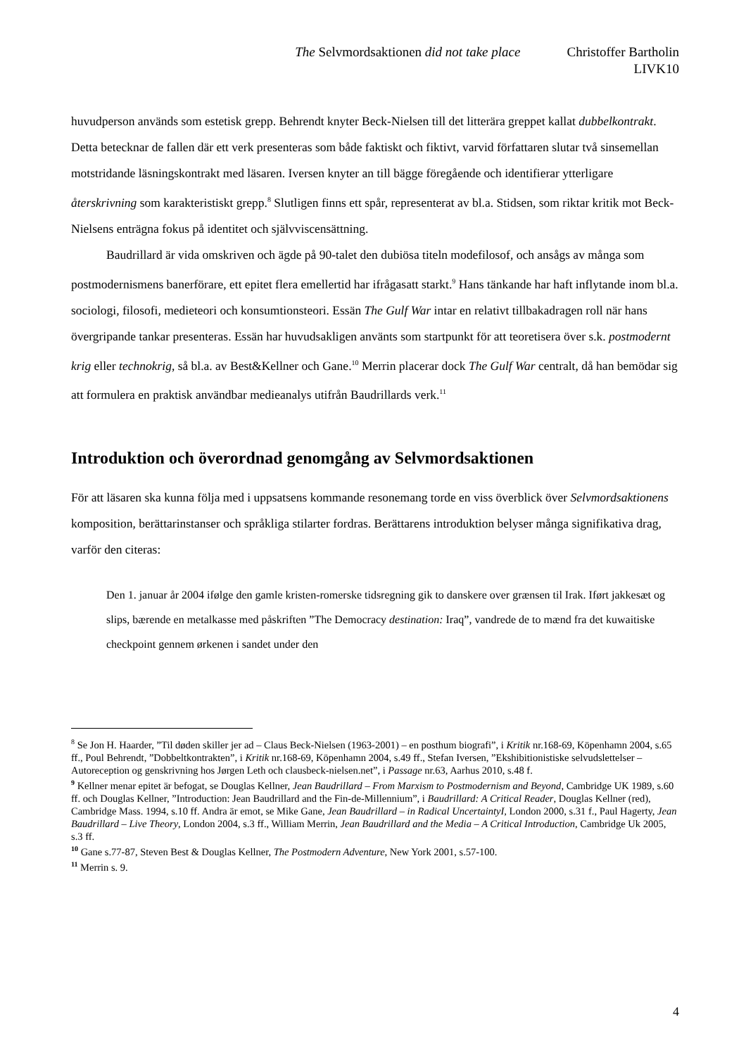The Selvmordsaktionen did not take place Christoffer Bartholin
LIVK10
huvudperson används som estetisk grepp. Behrendt knyter Beck-Nielsen till det litterära greppet kallat dubbelkontrakt. Detta betecknar de fallen där ett verk presenteras som både faktiskt och fiktivt, varvid författaren slutar två sinsemellan motstridande läsningskontrakt med läsaren. Iversen knyter an till bägge föregående och identifierar ytterligare återskrivning som karakteristiskt grepp.<sup>8</sup> Slutligen finns ett spår, representerat av bl.a. Stidsen, som riktar kritik mot Beck-Nielsens enträgna fokus på identitet och självviscensättning.
Baudrillard är vida omskriven och ägde på 90-talet den dubiösa titeln modefilosof, och ansågs av många som postmodernismens banerförare, ett epitet flera emellertid har ifrågasatt starkt.<sup>9</sup> Hans tänkande har haft inflytande inom bl.a. sociologi, filosofi, medieteori och konsumtionsteori. Essän The Gulf War intar en relativt tillbakadragen roll när hans övergripande tankar presenteras. Essän har huvudsakligen använts som startpunkt för att teoretisera över s.k. postmodernt krig eller technokrig, så bl.a. av Best&Kellner och Gane.<sup>10</sup> Merrin placerar dock The Gulf War centralt, då han bemödar sig att formulera en praktisk användbar medieanalys utifrån Baudrillards verk.<sup>11</sup>
Introduktion och överordnad genomgång av Selvmordsaktionen
För att läsaren ska kunna följa med i uppsatsens kommande resonemang torde en viss överblick över Selvmordsaktionens komposition, berättarinstanser och språkliga stilarter fordras. Berättarens introduktion belyser många signifikativa drag, varför den citeras:
Den 1. januar år 2004 ifølge den gamle kristen-romerske tidsregning gik to danskere over grænsen til Irak. Iført jakkesæt og slips, bærende en metalkasse med påskriften ”The Democracy destination: Iraq”, vandrede de to mænd fra det kuwaitiske checkpoint gennem ørkenen i sandet under den
<sup>8</sup> Se Jon H. Haarder, ”Til døden skiller jer ad – Claus Beck-Nielsen (1963-2001) – en posthum biografi”, i Kritik nr.168-69, Köpenhamn 2004, s.65 ff., Poul Behrendt, ”Dobbeltkontrakten”, i Kritik nr.168-69, Köpenhamn 2004, s.49 ff., Stefan Iversen, ”Ekshibitionistiske selvudslettelser – Autoreception og genskrivning hos Jørgen Leth och clausbeck-nielsen.net”, i Passage nr.63, Aarhus 2010, s.48 f.
<sup>9</sup> Kellner menar epitet är befogat, se Douglas Kellner, Jean Baudrillard – From Marxism to Postmodernism and Beyond, Cambridge UK 1989, s.60 ff. och Douglas Kellner, ”Introduction: Jean Baudrillard and the Fin-de-Millennium”, i Baudrillard: A Critical Reader, Douglas Kellner (red), Cambridge Mass. 1994, s.10 ff. Andra är emot, se Mike Gane, Jean Baudrillard – in Radical UncertaintyI, London 2000, s.31 f., Paul Hagerty, Jean Baudrillard – Live Theory, London 2004, s.3 ff., William Merrin, Jean Baudrillard and the Media – A Critical Introduction, Cambridge Uk 2005, s.3 ff.
<sup>10</sup> Gane s.77-87, Steven Best & Douglas Kellner, The Postmodern Adventure, New York 2001, s.57-100.
<sup>11</sup> Merrin s. 9.
4